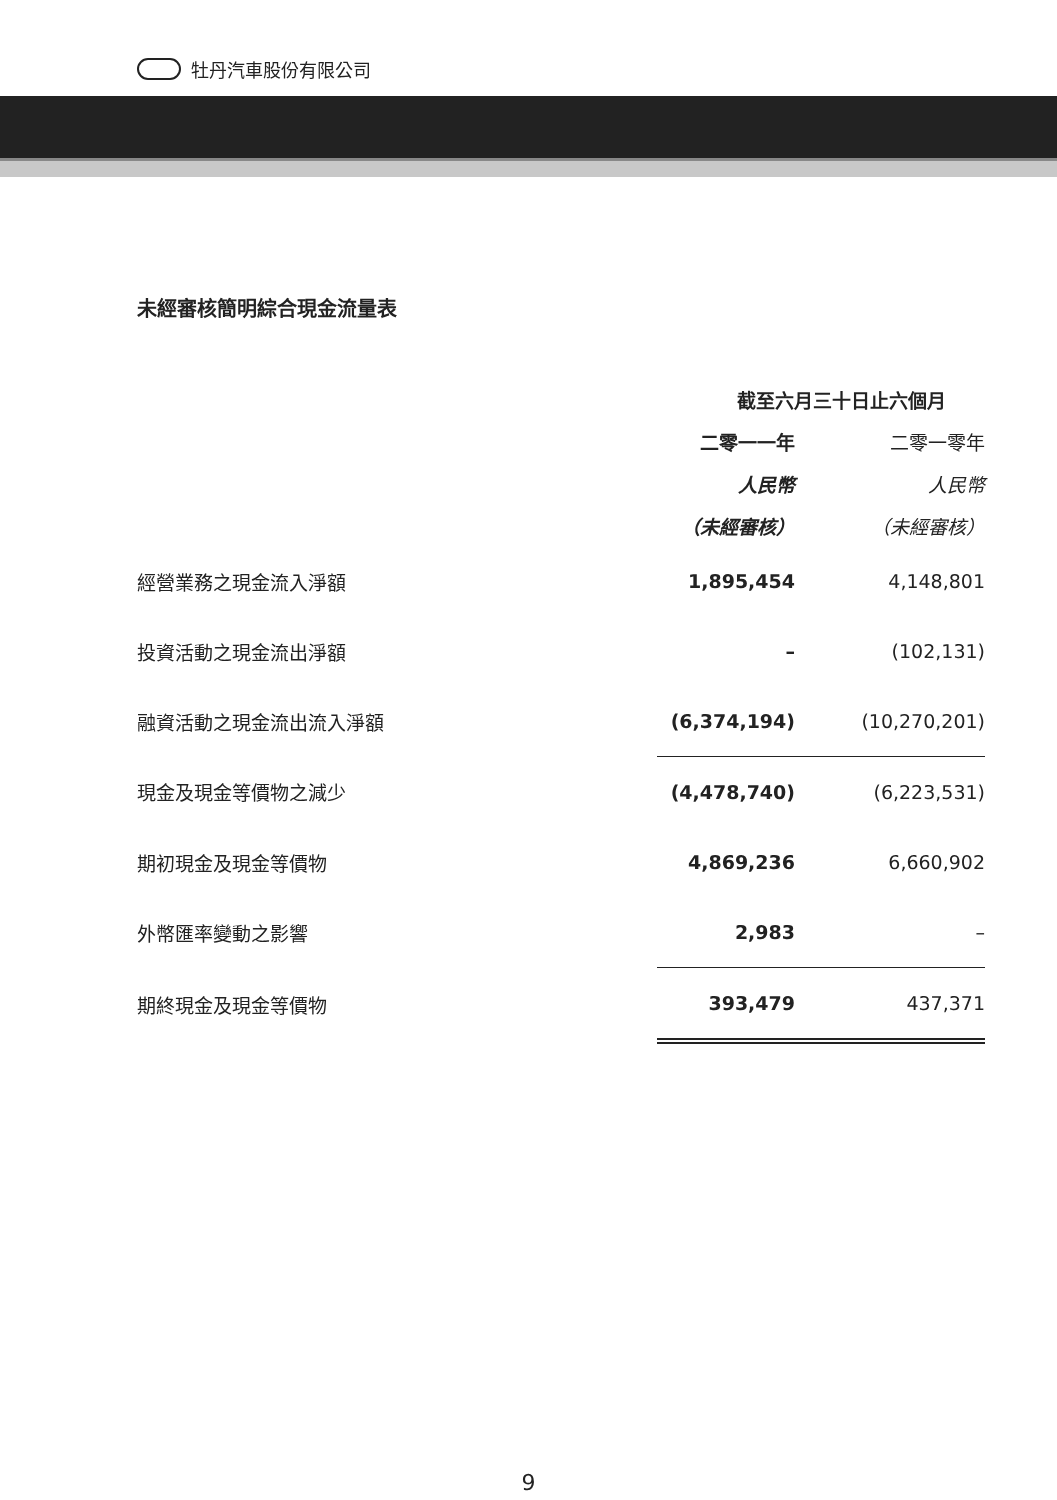牡丹汽車股份有限公司
未經審核簡明綜合現金流量表
| | 截至六月三十日止六個月 | |
| | 二零一一年 | 二零一零年 |
| | 人民幣 | 人民幣 |
| | （未經審核） | （未經審核） |
| 經營業務之現金流入淨額 | 1,895,454 | 4,148,801 |
| 投資活動之現金流出淨額 | – | (102,131) |
| 融資活動之現金流出流入淨額 | (6,374,194) | (10,270,201) |
| 現金及現金等價物之減少 | (4,478,740) | (6,223,531) |
| 期初現金及現金等價物 | 4,869,236 | 6,660,902 |
| 外幣匯率變動之影響 | 2,983 | – |
| 期終現金及現金等價物 | 393,479 | 437,371 |
9